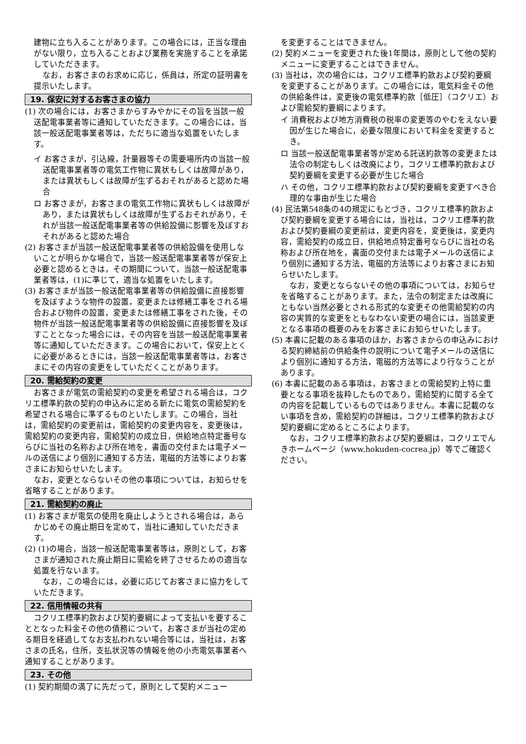建物に立ち入ることがあります。この場合には，正当な理由がない限り，立ち入ることおよび業務を実施することを承諾していただきます。
なお，お客さまのお求めに応じ，係員は，所定の証明書を提示いたします。
19. 保安に対するお客さまの協力
(1) 次の場合には，お客さまからすみやかにその旨を当該一般送配電事業者等に通知していただきます。この場合には，当該一般送配電事業者等は，ただちに適当な処置をいたします。
イ お客さまが，引込線，計量器等その需要場所内の当該一般送配電事業者等の電気工作物に異状もしくは故障があり，または異状もしくは故障が生ずるおそれがあると認めた場合
ロ お客さまが，お客さまの電気工作物に異状もしくは故障があり，または異状もしくは故障が生ずるおそれがあり，それが当該一般送配電事業者等の供給設備に影響を及ぼすおそれがあると認めた場合
(2) お客さまが当該一般送配電事業者等の供給設備を使用しないことが明らかな場合で，当該一般送配電事業者等が保安上必要と認めるときは，その期間について，当該一般送配電事業者等は，(1)に準じて，適当な処置をいたします。
(3) お客さまが当該一般送配電事業者等の供給設備に直接影響を及ぼすような物件の設置，変更または修繕工事をされる場合および物件の設置，変更または修繕工事をされた後，その物件が当該一般送配電事業者等の供給設備に直接影響を及ぼすこととなった場合には，その内容を当該一般送配電事業者等に通知していただきます。この場合において，保安上とくに必要があるときには，当該一般送配電事業者等は，お客さまにその内容の変更をしていただくことがあります。
20. 需給契約の変更
お客さまが電気の需給契約の変更を希望される場合は，コクリエ標準約款の契約の申込みに定める新たに電気の需給契約を希望される場合に準ずるものといたします。この場合，当社は，需給契約の変更前は，需給契約の変更内容を，変更後は，需給契約の変更内容，需給契約の成立日，供給地点特定番号ならびに当社の名称および所在地を，書面の交付または電子メールの送信により個別に通知する方法，電磁的方法等によりお客さまにお知らせいたします。
なお，変更とならないその他の事項については，お知らせを省略することがあります。
21. 需給契約の廃止
(1) お客さまが電気の使用を廃止しようとされる場合は，あらかじめその廃止期日を定めて，当社に通知していただきます。
(2) (1)の場合，当該一般送配電事業者等は，原則として，お客さまが通知された廃止期日に需給を終了させるための適当な処置を行ないます。
なお，この場合には，必要に応じてお客さまに協力をしていただきます。
22. 信用情報の共有
コクリエ標準約款および契約要綱によって支払いを要することとなった料金その他の債務について，お客さまが当社の定める期日を経過してなお支払われない場合等には，当社は，お客さまの氏名，住所，支払状況等の情報を他の小売電気事業者へ通知することがあります。
23. その他
(1) 契約期間の満了に先だって，原則として契約メニュー
を変更することはできません。
(2) 契約メニューを変更された後1年間は，原則として他の契約メニューに変更することはできません。
(3) 当社は，次の場合には，コクリエ標準約款および契約要綱を変更することがあります。この場合には，電気料金その他の供給条件は，変更後の電気標準約款［低圧］（コクリエ）および需給契約要綱によります。
イ 消費税および地方消費税の税率の変更等のやむをえない要因が生じた場合に，必要な限度において料金を変更するとき。
ロ 当該一般送配電事業者等が定める託送約款等の変更または法令の制定もしくは改廃により，コクリエ標準約款および契約要綱を変更する必要が生じた場合
ハ その他，コクリエ標準約款および契約要綱を変更すべき合理的な事由が生じた場合
(4) 民法第548条の4の規定にもとづき，コクリエ標準約款および契約要綱を変更する場合には，当社は，コクリエ標準約款および契約要綱の変更前は，変更内容を，変更後は，変更内容，需給契約の成立日，供給地点特定番号ならびに当社の名称および所在地を，書面の交付または電子メールの送信により個別に通知する方法，電磁的方法等によりお客さまにお知らせいたします。
なお，変更とならないその他の事項については，お知らせを省略することがあります。また，法令の制定または改廃にともない当然必要とされる形式的な変更その他需給契約の内容の実質的な変更をともなわない変更の場合には，当該変更となる事項の概要のみをお客さまにお知らせいたします。
(5) 本書に記載のある事項のほか，お客さまからの申込みにおける契約締結前の供給条件の説明について電子メールの送信により個別に通知する方法，電磁的方法等により行なうことがあります。
(6) 本書に記載のある事項は，お客さまとの需給契約上特に重要となる事項を抜粋したものであり，需給契約に関する全ての内容を記載しているものではありません。本書に記載のない事項を含め，需給契約の詳細は，コクリエ標準約款および契約要綱に定めるところによります。
なお，コクリエ標準約款および契約要綱は，コクリエでんきホームページ（www.hokuden-cocrea.jp）等でご確認ください。